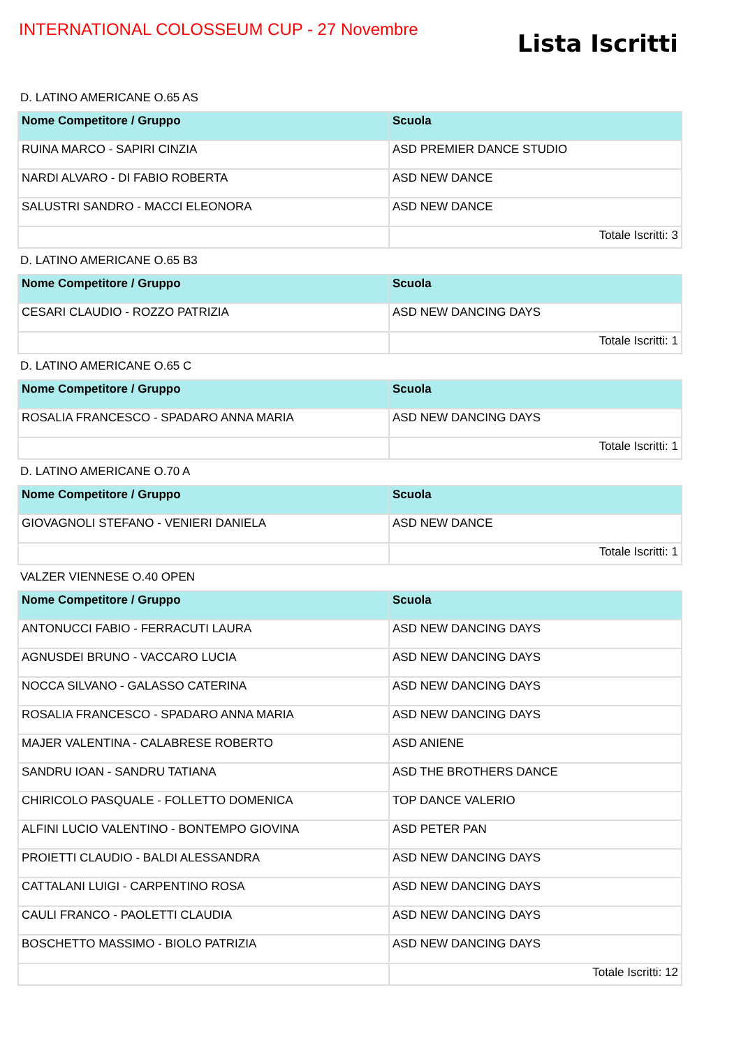INTERNATIONAL COLOSSEUM CUP - 27 Novembre
Lista Iscritti
D. LATINO AMERICANE O.65 AS
| Nome Competitore / Gruppo | Scuola |
| --- | --- |
| RUINA MARCO - SAPIRI CINZIA | ASD PREMIER DANCE STUDIO |
| NARDI ALVARO - DI FABIO ROBERTA | ASD NEW DANCE |
| SALUSTRI SANDRO - MACCI ELEONORA | ASD NEW DANCE |
| | Totale Iscritti: 3 |
D. LATINO AMERICANE O.65 B3
| Nome Competitore / Gruppo | Scuola |
| --- | --- |
| CESARI CLAUDIO - ROZZO PATRIZIA | ASD NEW DANCING DAYS |
| | Totale Iscritti: 1 |
D. LATINO AMERICANE O.65 C
| Nome Competitore / Gruppo | Scuola |
| --- | --- |
| ROSALIA FRANCESCO - SPADARO ANNA MARIA | ASD NEW DANCING DAYS |
| | Totale Iscritti: 1 |
D. LATINO AMERICANE O.70 A
| Nome Competitore / Gruppo | Scuola |
| --- | --- |
| GIOVAGNOLI STEFANO - VENIERI DANIELA | ASD NEW DANCE |
| | Totale Iscritti: 1 |
VALZER VIENNESE O.40 OPEN
| Nome Competitore / Gruppo | Scuola |
| --- | --- |
| ANTONUCCI FABIO - FERRACUTI LAURA | ASD NEW DANCING DAYS |
| AGNUSDEI BRUNO - VACCARO LUCIA | ASD NEW DANCING DAYS |
| NOCCA SILVANO - GALASSO CATERINA | ASD NEW DANCING DAYS |
| ROSALIA FRANCESCO - SPADARO ANNA MARIA | ASD NEW DANCING DAYS |
| MAJER VALENTINA - CALABRESE ROBERTO | ASD ANIENE |
| SANDRU IOAN - SANDRU TATIANA | ASD THE BROTHERS DANCE |
| CHIRICOLO PASQUALE - FOLLETTO DOMENICA | TOP DANCE VALERIO |
| ALFINI LUCIO VALENTINO - BONTEMPO GIOVINA | ASD PETER PAN |
| PROIETTI CLAUDIO - BALDI ALESSANDRA | ASD NEW DANCING DAYS |
| CATTALANI LUIGI - CARPENTINO ROSA | ASD NEW DANCING DAYS |
| CAULI FRANCO - PAOLETTI CLAUDIA | ASD NEW DANCING DAYS |
| BOSCHETTO MASSIMO - BIOLO PATRIZIA | ASD NEW DANCING DAYS |
| | Totale Iscritti: 12 |